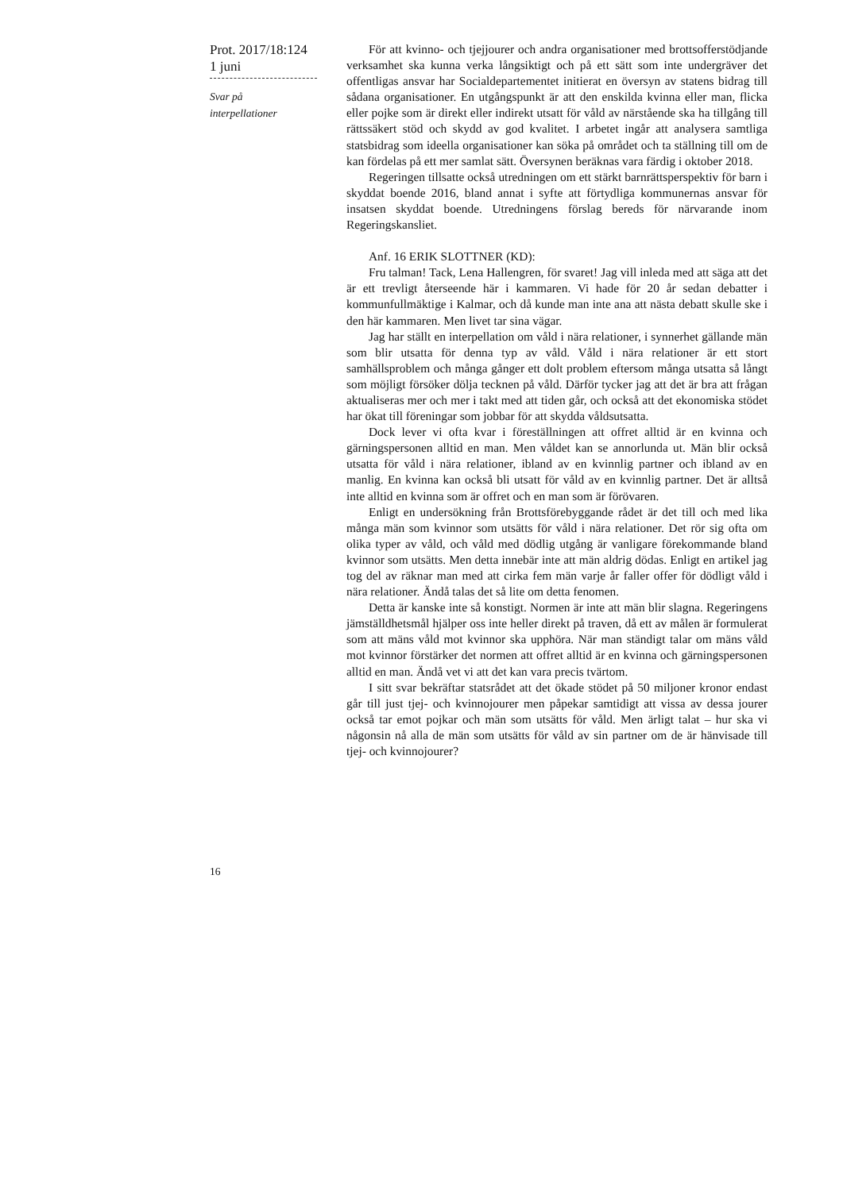Prot. 2017/18:124
1 juni
Svar på
interpellationer
För att kvinno- och tjejjourer och andra organisationer med brottsofferstödjande verksamhet ska kunna verka långsiktigt och på ett sätt som inte undergräver det offentligas ansvar har Socialdepartementet initierat en översyn av statens bidrag till sådana organisationer. En utgångspunkt är att den enskilda kvinna eller man, flicka eller pojke som är direkt eller indirekt utsatt för våld av närstående ska ha tillgång till rättssäkert stöd och skydd av god kvalitet. I arbetet ingår att analysera samtliga statsbidrag som ideella organisationer kan söka på området och ta ställning till om de kan fördelas på ett mer samlat sätt. Översynen beräknas vara färdig i oktober 2018.
Regeringen tillsatte också utredningen om ett stärkt barnrättsperspektiv för barn i skyddat boende 2016, bland annat i syfte att förtydliga kommunernas ansvar för insatsen skyddat boende. Utredningens förslag bereds för närvarande inom Regeringskansliet.
Anf. 16 ERIK SLOTTNER (KD):
Fru talman! Tack, Lena Hallengren, för svaret! Jag vill inleda med att säga att det är ett trevligt återseende här i kammaren. Vi hade för 20 år sedan debatter i kommunfullmäktige i Kalmar, och då kunde man inte ana att nästa debatt skulle ske i den här kammaren. Men livet tar sina vägar.
Jag har ställt en interpellation om våld i nära relationer, i synnerhet gällande män som blir utsatta för denna typ av våld. Våld i nära relationer är ett stort samhällsproblem och många gånger ett dolt problem eftersom många utsatta så långt som möjligt försöker dölja tecknen på våld. Därför tycker jag att det är bra att frågan aktualiseras mer och mer i takt med att tiden går, och också att det ekonomiska stödet har ökat till föreningar som jobbar för att skydda våldsutsatta.
Dock lever vi ofta kvar i föreställningen att offret alltid är en kvinna och gärningspersonen alltid en man. Men våldet kan se annorlunda ut. Män blir också utsatta för våld i nära relationer, ibland av en kvinnlig partner och ibland av en manlig. En kvinna kan också bli utsatt för våld av en kvinnlig partner. Det är alltså inte alltid en kvinna som är offret och en man som är förövaren.
Enligt en undersökning från Brottsförebyggande rådet är det till och med lika många män som kvinnor som utsätts för våld i nära relationer. Det rör sig ofta om olika typer av våld, och våld med dödlig utgång är vanligare förekommande bland kvinnor som utsätts. Men detta innebär inte att män aldrig dödas. Enligt en artikel jag tog del av räknar man med att cirka fem män varje år faller offer för dödligt våld i nära relationer. Ändå talas det så lite om detta fenomen.
Detta är kanske inte så konstigt. Normen är inte att män blir slagna. Regeringens jämställdhetsmål hjälper oss inte heller direkt på traven, då ett av målen är formulerat som att mäns våld mot kvinnor ska upphöra. När man ständigt talar om mäns våld mot kvinnor förstärker det normen att offret alltid är en kvinna och gärningspersonen alltid en man. Ändå vet vi att det kan vara precis tvärtom.
I sitt svar bekräftar statsrådet att det ökade stödet på 50 miljoner kronor endast går till just tjej- och kvinnojourer men påpekar samtidigt att vissa av dessa jourer också tar emot pojkar och män som utsätts för våld. Men ärligt talat – hur ska vi någonsin nå alla de män som utsätts för våld av sin partner om de är hänvisade till tjej- och kvinnojourer?
16